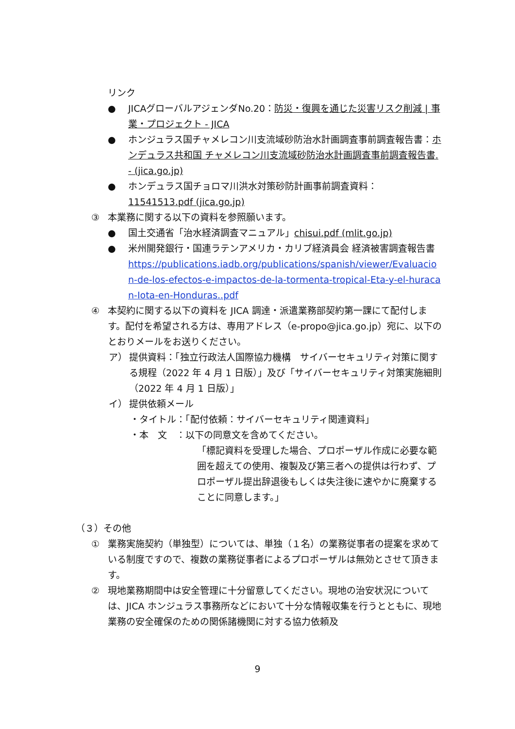リンク
● JICAグローバルアジェンダNo.20：防災・復興を通じた災害リスク削減 | 事業・プロジェクト - JICA
● ホンジュラス国チャメレコン川支流域砂防治水計画調査事前調査報告書：ホンデュラス共和国 チャメレコン川支流域砂防治水計画調査事前調査報告書. - (jica.go.jp)
● ホンデュラス国チョロマ川洪水対策砂防計画事前調査資料：11541513.pdf (jica.go.jp)
③ 本業務に関する以下の資料を参照願います。
● 国土交通省「治水経済調査マニュアル」chisui.pdf (mlit.go.jp)
● 米州開発銀行・国連ラテンアメリカ・カリブ経済員会 経済被害調査報告書
https://publications.iadb.org/publications/spanish/viewer/Evaluacion-de-los-efectos-e-impactos-de-la-tormenta-tropical-Eta-y-el-huracan-Iota-en-Honduras..pdf
④ 本契約に関する以下の資料を JICA 調達・派遣業務部契約第一課にて配付します。配付を希望される方は、専用アドレス（e-propo@jica.go.jp）宛に、以下のとおりメールをお送りください。
ア） 提供資料：「独立行政法人国際協力機構　サイバーセキュリティ対策に関する規程（2022 年 4 月 1 日版）」及び「サイバーセキュリティ対策実施細則（2022 年 4 月 1 日版）」
イ） 提供依頼メール
・タイトル：「配付依頼：サイバーセキュリティ関連資料」
・本　文　：以下の同意文を含めてください。
「標記資料を受理した場合、プロポーザル作成に必要な範囲を超えての使用、複製及び第三者への提供は行わず、プロポーザル提出辞退後もしくは失注後に速やかに廃棄することに同意します。」
（３）その他
① 業務実施契約（単独型）については、単独（１名）の業務従事者の提案を求めている制度ですので、複数の業務従事者によるプロポーザルは無効とさせて頂きます。
② 現地業務期間中は安全管理に十分留意してください。現地の治安状況については、JICA ホンジュラス事務所などにおいて十分な情報収集を行うとともに、現地業務の安全確保のための関係諸機関に対する協力依頼及
9